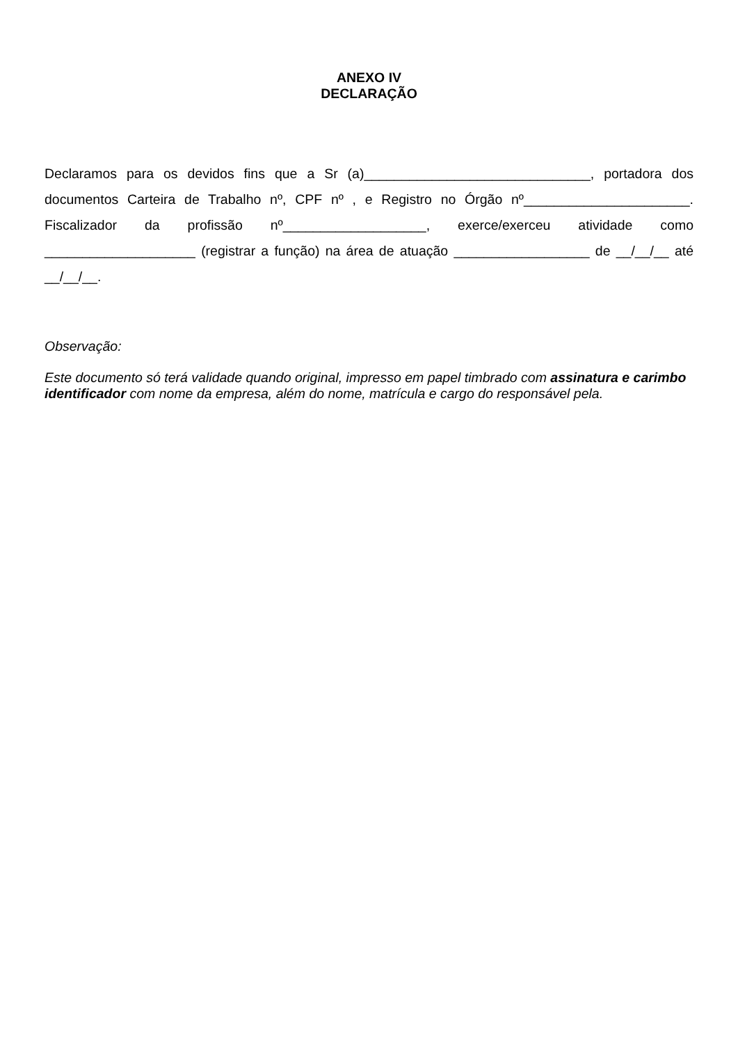ANEXO IV
DECLARAÇÃO
Declaramos para os devidos fins que a Sr (a)______________________________, portadora dos documentos Carteira de Trabalho nº, CPF nº , e Registro no Órgão nº______________________. Fiscalizador da profissão nº___________________, exerce/exerceu atividade como ____________________ (registrar a função) na área de atuação __________________ de __/__/__ até __/__/__.
Observação:
Este documento só terá validade quando original, impresso em papel timbrado com assinatura e carimbo identificador com nome da empresa, além do nome, matrícula e cargo do responsável pela.